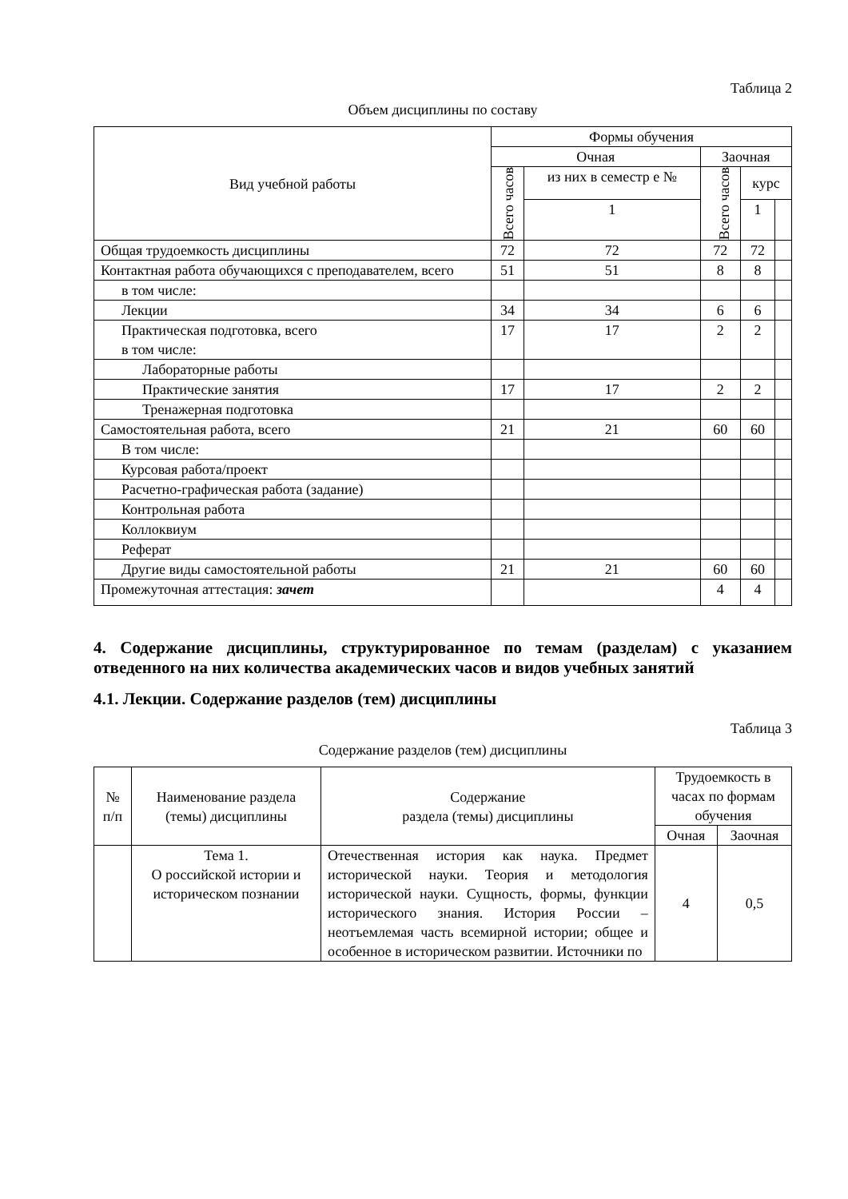Таблица 2
Объем дисциплины по составу
| Вид учебной работы | Формы обучения | | | | |
| --- | --- | --- | --- | --- | --- |
| | Очная | | Заочная | | |
| | Всего часов | из них в семестр е № | Всего часов | курс | |
| | | 1 | | 1 | |
| Общая трудоемкость дисциплины | 72 | 72 | 72 | 72 | |
| Контактная работа обучающихся с преподавателем, всего | 51 | 51 | 8 | 8 | |
| в том числе: | | | | | |
| Лекции | 34 | 34 | 6 | 6 | |
| Практическая подготовка, всего в том числе: | 17 | 17 | 2 | 2 | |
| Лабораторные работы | | | | | |
| Практические занятия | 17 | 17 | 2 | 2 | |
| Тренажерная подготовка | | | | | |
| Самостоятельная работа, всего | 21 | 21 | 60 | 60 | |
| В том числе: | | | | | |
| Курсовая работа/проект | | | | | |
| Расчетно-графическая работа (задание) | | | | | |
| Контрольная работа | | | | | |
| Коллоквиум | | | | | |
| Реферат | | | | | |
| Другие виды самостоятельной работы | 21 | 21 | 60 | 60 | |
| Промежуточная аттестация: зачет | | | 4 | 4 | |
4. Содержание дисциплины, структурированное по темам (разделам) с указанием отведенного на них количества академических часов и видов учебных занятий
4.1. Лекции. Содержание разделов (тем) дисциплины
Таблица 3
Содержание разделов (тем) дисциплины
| № п/п | Наименование раздела (темы) дисциплины | Содержание раздела (темы) дисциплины | Трудоемкость в часах по формам обучения | |
| --- | --- | --- | --- | --- |
| | | | Очная | Заочная |
| | Тема 1. О российской истории и историческом познании | Отечественная история как наука. Предмет исторической науки. Теория и методология исторической науки. Сущность, формы, функции исторического знания. История России – неотъемлемая часть всемирной истории; общее и особенное в историческом развитии. Источники по | 4 | 0,5 |